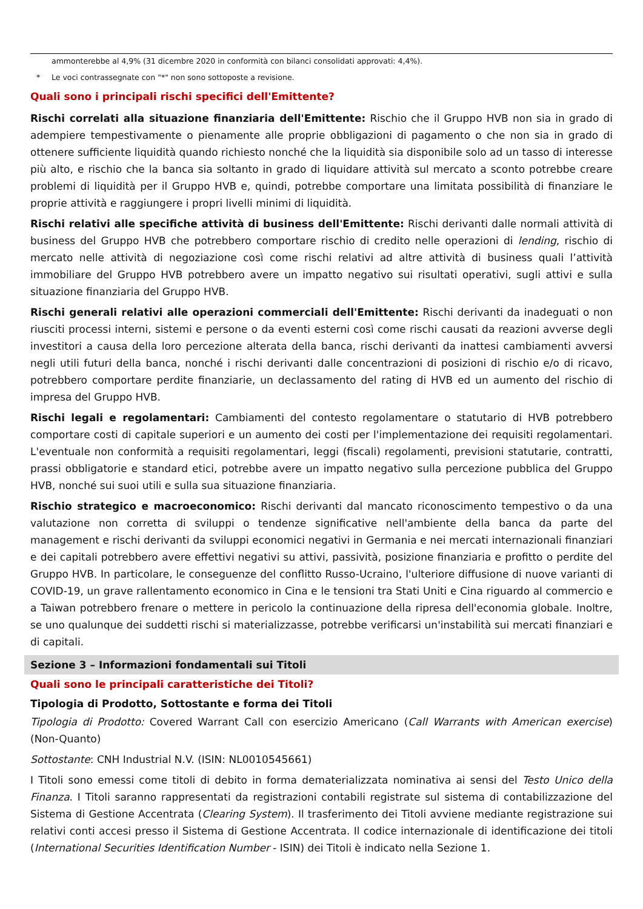ammonterebbe al 4,9% (31 dicembre 2020 in conformità con bilanci consolidati approvati: 4,4%).
* Le voci contrassegnate con "*" non sono sottoposte a revisione.
Quali sono i principali rischi specifici dell'Emittente?
Rischi correlati alla situazione finanziaria dell'Emittente: Rischio che il Gruppo HVB non sia in grado di adempiere tempestivamente o pienamente alle proprie obbligazioni di pagamento o che non sia in grado di ottenere sufficiente liquidità quando richiesto nonché che la liquidità sia disponibile solo ad un tasso di interesse più alto, e rischio che la banca sia soltanto in grado di liquidare attività sul mercato a sconto potrebbe creare problemi di liquidità per il Gruppo HVB e, quindi, potrebbe comportare una limitata possibilità di finanziare le proprie attività e raggiungere i propri livelli minimi di liquidità.
Rischi relativi alle specifiche attività di business dell'Emittente: Rischi derivanti dalle normali attività di business del Gruppo HVB che potrebbero comportare rischio di credito nelle operazioni di lending, rischio di mercato nelle attività di negoziazione così come rischi relativi ad altre attività di business quali l’attività immobiliare del Gruppo HVB potrebbero avere un impatto negativo sui risultati operativi, sugli attivi e sulla situazione finanziaria del Gruppo HVB.
Rischi generali relativi alle operazioni commerciali dell'Emittente: Rischi derivanti da inadeguati o non riusciti processi interni, sistemi e persone o da eventi esterni così come rischi causati da reazioni avverse degli investitori a causa della loro percezione alterata della banca, rischi derivanti da inattesi cambiamenti avversi negli utili futuri della banca, nonché i rischi derivanti dalle concentrazioni di posizioni di rischio e/o di ricavo, potrebbero comportare perdite finanziarie, un declassamento del rating di HVB ed un aumento del rischio di impresa del Gruppo HVB.
Rischi legali e regolamentari: Cambiamenti del contesto regolamentare o statutario di HVB potrebbero comportare costi di capitale superiori e un aumento dei costi per l'implementazione dei requisiti regolamentari. L'eventuale non conformità a requisiti regolamentari, leggi (fiscali) regolamenti, previsioni statutarie, contratti, prassi obbligatorie e standard etici, potrebbe avere un impatto negativo sulla percezione pubblica del Gruppo HVB, nonché sui suoi utili e sulla sua situazione finanziaria.
Rischio strategico e macroeconomico: Rischi derivanti dal mancato riconoscimento tempestivo o da una valutazione non corretta di sviluppi o tendenze significative nell'ambiente della banca da parte del management e rischi derivanti da sviluppi economici negativi in Germania e nei mercati internazionali finanziari e dei capitali potrebbero avere effettivi negativi su attivi, passività, posizione finanziaria e profitto o perdite del Gruppo HVB. In particolare, le conseguenze del conflitto Russo-Ucraino, l'ulteriore diffusione di nuove varianti di COVID-19, un grave rallentamento economico in Cina e le tensioni tra Stati Uniti e Cina riguardo al commercio e a Taiwan potrebbero frenare o mettere in pericolo la continuazione della ripresa dell'economia globale. Inoltre, se uno qualunque dei suddetti rischi si materializzasse, potrebbe verificarsi un'instabilità sui mercati finanziari e di capitali.
Sezione 3 – Informazioni fondamentali sui Titoli
Quali sono le principali caratteristiche dei Titoli?
Tipologia di Prodotto, Sottostante e forma dei Titoli
Tipologia di Prodotto: Covered Warrant Call con esercizio Americano (Call Warrants with American exercise) (Non-Quanto)
Sottostante: CNH Industrial N.V. (ISIN: NL0010545661)
I Titoli sono emessi come titoli di debito in forma dematerializzata nominativa ai sensi del Testo Unico della Finanza. I Titoli saranno rappresentati da registrazioni contabili registrate sul sistema di contabilizzazione del Sistema di Gestione Accentrata (Clearing System). Il trasferimento dei Titoli avviene mediante registrazione sui relativi conti accesi presso il Sistema di Gestione Accentrata. Il codice internazionale di identificazione dei titoli (International Securities Identification Number - ISIN) dei Titoli è indicato nella Sezione 1.